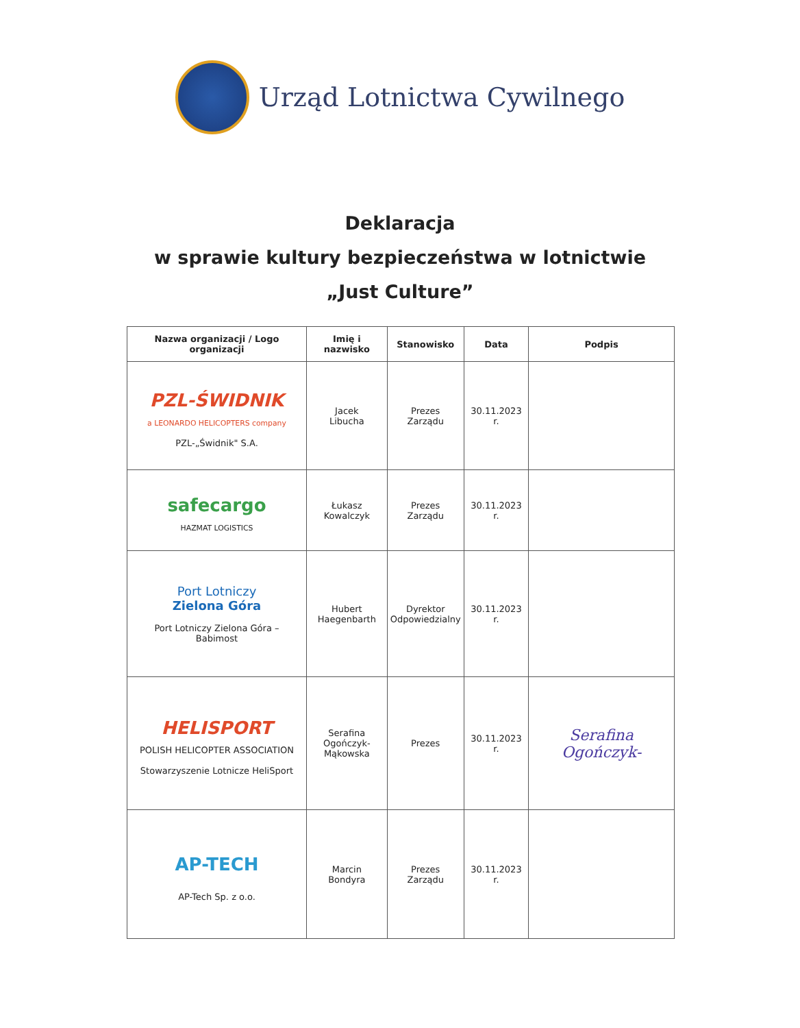Urząd Lotnictwa Cywilnego
Deklaracja
w sprawie kultury bezpieczeństwa w lotnictwie
„Just Culture”
| Nazwa organizacji / Logo organizacji | Imię i nazwisko | Stanowisko | Data | Podpis |
| --- | --- | --- | --- | --- |
| PZL-ŚWIDNIK a LEONARDO HELICOPTERS company PZL-„Świdnik" S.A. | Jacek Libucha | Prezes Zarządu | 30.11.2023 r. | |
| safecargo HAZMAT LOGISTICS | Łukasz Kowalczyk | Prezes Zarządu | 30.11.2023 r. | |
| Port Lotniczy Zielona Góra Port Lotniczy Zielona Góra – Babimost | Hubert Haegenbarth | Dyrektor Odpowiedzialny | 30.11.2023 r. | |
| HELISPORT POLISH HELICOPTER ASSOCIATION Stowarzyszenie Lotnicze HeliSport | Serafina Ogończyk- Mąkowska | Prezes | 30.11.2023 r. | Serafina Ogończyk- |
| AP-TECH AP-Tech Sp. z o.o. | Marcin Bondyra | Prezes Zarządu | 30.11.2023 r. | |